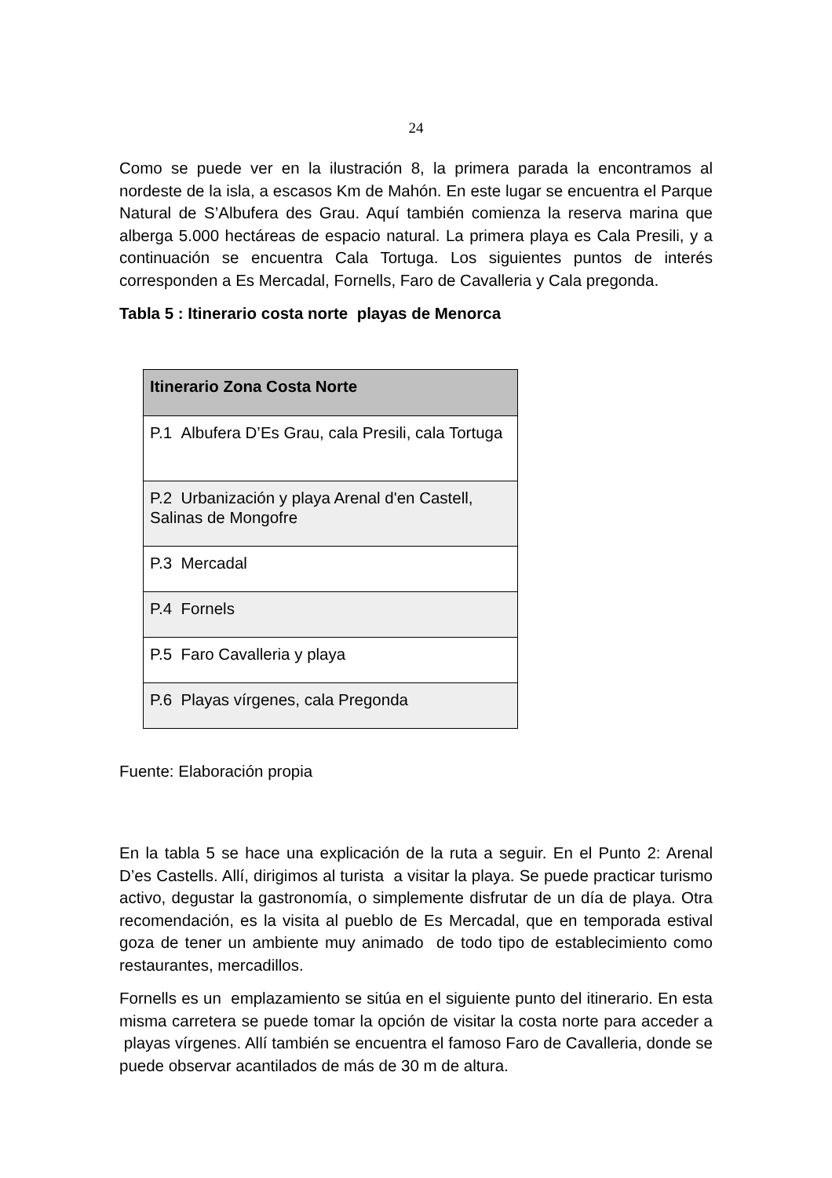24
Como se puede ver en la ilustración 8, la primera parada la encontramos al nordeste de la isla, a escasos Km de Mahón. En este lugar se encuentra el Parque Natural de S’Albufera des Grau. Aquí también comienza la reserva marina que alberga 5.000 hectáreas de espacio natural. La primera playa es Cala Presili, y a continuación se encuentra Cala Tortuga. Los siguientes puntos de interés corresponden a Es Mercadal, Fornells, Faro de Cavalleria y Cala pregonda.
Tabla 5 : Itinerario costa norte playas de Menorca
| Itinerario Zona Costa Norte |
| --- |
| P.1 Albufera D’Es Grau, cala Presili, cala Tortuga |
| P.2 Urbanización y playa Arenal d'en Castell, Salinas de Mongofre |
| P.3 Mercadal |
| P.4 Fornels |
| P.5 Faro Cavalleria y playa |
| P.6 Playas vírgenes, cala Pregonda |
Fuente: Elaboración propia
En la tabla 5 se hace una explicación de la ruta a seguir. En el Punto 2: Arenal D’es Castells. Allí, dirigimos al turista a visitar la playa. Se puede practicar turismo activo, degustar la gastronomía, o simplemente disfrutar de un día de playa. Otra recomendación, es la visita al pueblo de Es Mercadal, que en temporada estival goza de tener un ambiente muy animado de todo tipo de establecimiento como restaurantes, mercadillos.
Fornells es un emplazamiento se sitúa en el siguiente punto del itinerario. En esta misma carretera se puede tomar la opción de visitar la costa norte para acceder a playas vírgenes. Allí también se encuentra el famoso Faro de Cavalleria, donde se puede observar acantilados de más de 30 m de altura.